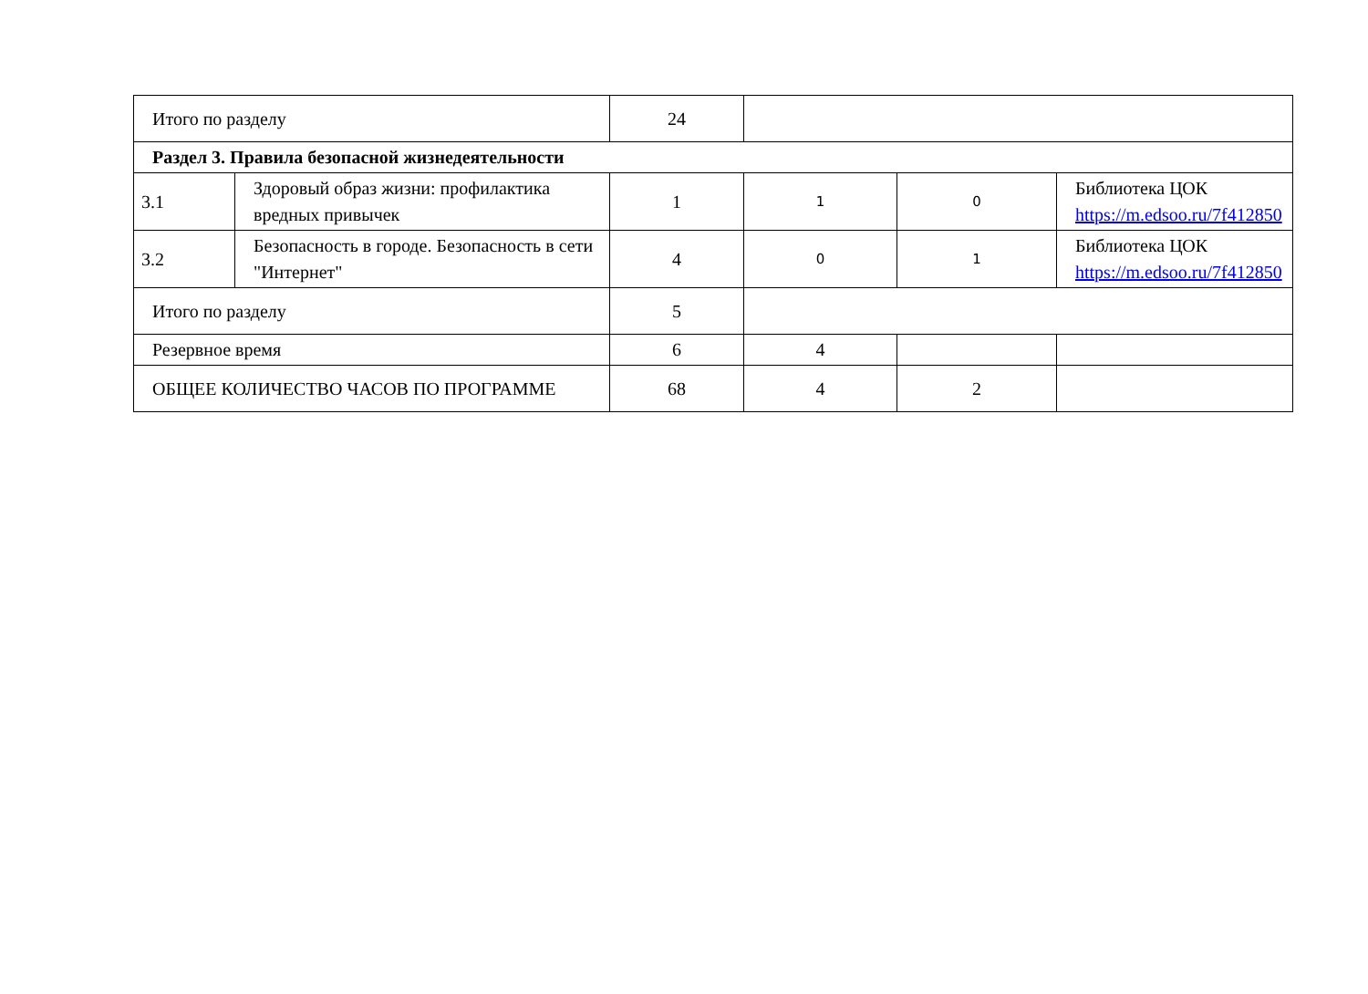| Итого по разделу | | 24 | | | |
| Раздел 3. Правила безопасной жизнедеятельности | | | | | |
| 3.1 | Здоровый образ жизни: профилактика вредных привычек | 1 | 1 | 0 | Библиотека ЦОК https://m.edsoo.ru/7f412850 |
| 3.2 | Безопасность в городе. Безопасность в сети "Интернет" | 4 | 0 | 1 | Библиотека ЦОК https://m.edsoo.ru/7f412850 |
| Итого по разделу | | 5 | | | |
| Резервное время | | 6 | 4 | | |
| ОБЩЕЕ КОЛИЧЕСТВО ЧАСОВ ПО ПРОГРАММЕ | | 68 | 4 | 2 | |